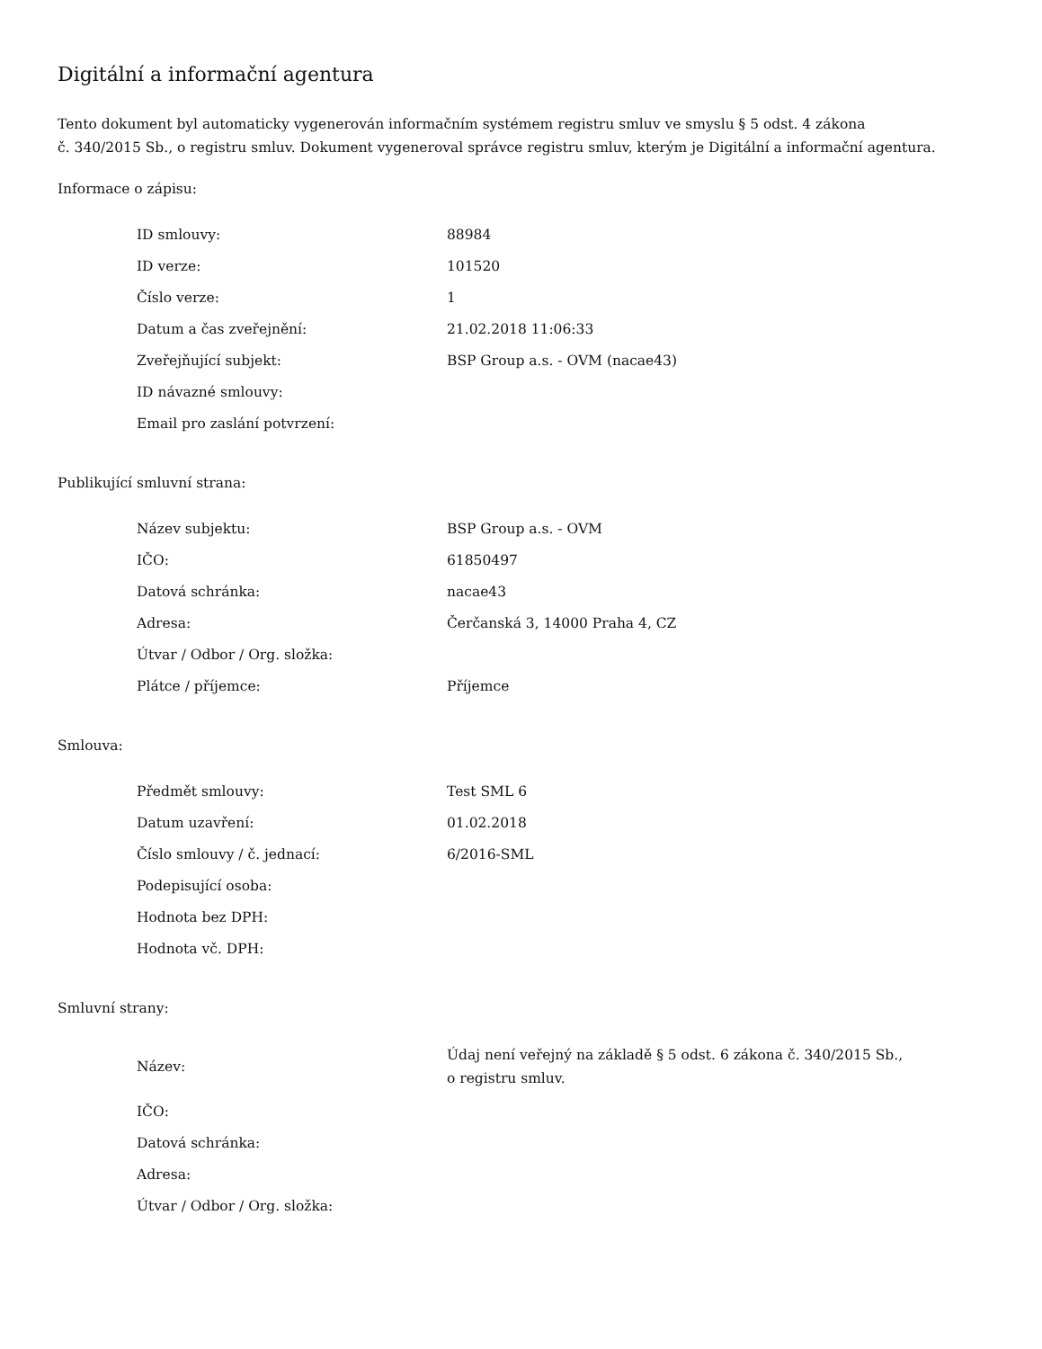Digitální a informační agentura
Tento dokument byl automaticky vygenerován informačním systémem registru smluv ve smyslu § 5 odst. 4 zákona
č. 340/2015 Sb., o registru smluv. Dokument vygeneroval správce registru smluv, kterým je Digitální a informační agentura.
Informace o zápisu:
| ID smlouvy: | 88984 |
| ID verze: | 101520 |
| Číslo verze: | 1 |
| Datum a čas zveřejnění: | 21.02.2018 11:06:33 |
| Zveřejňující subjekt: | BSP Group a.s. - OVM (nacae43) |
| ID návazné smlouvy: | |
| Email pro zaslání potvrzení: | |
Publikující smluvní strana:
| Název subjektu: | BSP Group a.s. - OVM |
| IČO: | 61850497 |
| Datová schránka: | nacae43 |
| Adresa: | Čerčanská 3, 14000 Praha 4, CZ |
| Útvar / Odbor / Org. složka: | |
| Plátce / příjemce: | Příjemce |
Smlouva:
| Předmět smlouvy: | Test SML 6 |
| Datum uzavření: | 01.02.2018 |
| Číslo smlouvy / č. jednací: | 6/2016-SML |
| Podepisující osoba: | |
| Hodnota bez DPH: | |
| Hodnota vč. DPH: | |
Smluvní strany:
| Název: | Údaj není veřejný na základě § 5 odst. 6 zákona č. 340/2015 Sb., o registru smluv. |
| IČO: | |
| Datová schránka: | |
| Adresa: | |
| Útvar / Odbor / Org. složka: | |